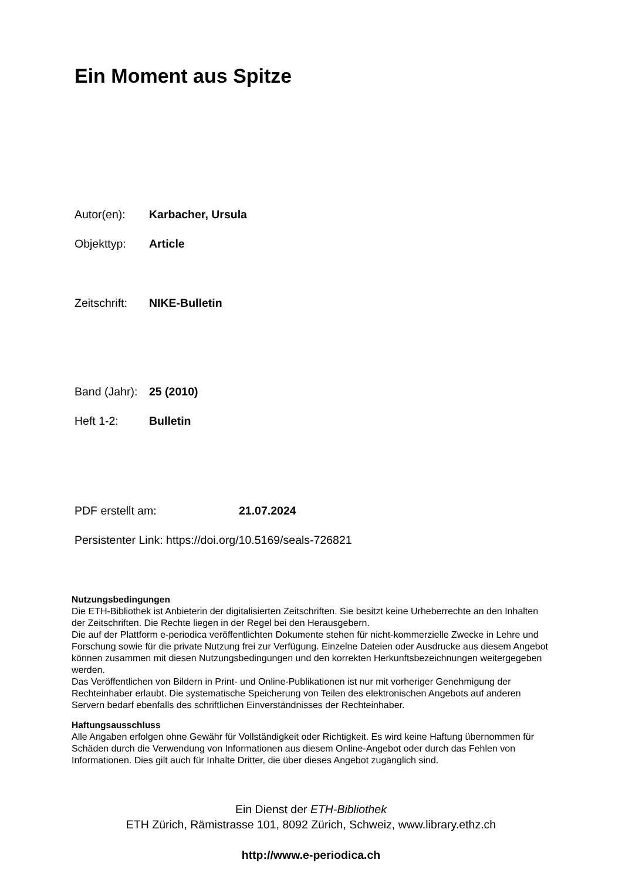Ein Moment aus Spitze
Autor(en): Karbacher, Ursula
Objekttyp: Article
Zeitschrift: NIKE-Bulletin
Band (Jahr): 25 (2010)
Heft 1-2: Bulletin
PDF erstellt am: 21.07.2024
Persistenter Link: https://doi.org/10.5169/seals-726821
Nutzungsbedingungen
Die ETH-Bibliothek ist Anbieterin der digitalisierten Zeitschriften. Sie besitzt keine Urheberrechte an den Inhalten der Zeitschriften. Die Rechte liegen in der Regel bei den Herausgebern.
Die auf der Plattform e-periodica veröffentlichten Dokumente stehen für nicht-kommerzielle Zwecke in Lehre und Forschung sowie für die private Nutzung frei zur Verfügung. Einzelne Dateien oder Ausdrucke aus diesem Angebot können zusammen mit diesen Nutzungsbedingungen und den korrekten Herkunftsbezeichnungen weitergegeben werden.
Das Veröffentlichen von Bildern in Print- und Online-Publikationen ist nur mit vorheriger Genehmigung der Rechteinhaber erlaubt. Die systematische Speicherung von Teilen des elektronischen Angebots auf anderen Servern bedarf ebenfalls des schriftlichen Einverständnisses der Rechteinhaber.
Haftungsausschluss
Alle Angaben erfolgen ohne Gewähr für Vollständigkeit oder Richtigkeit. Es wird keine Haftung übernommen für Schäden durch die Verwendung von Informationen aus diesem Online-Angebot oder durch das Fehlen von Informationen. Dies gilt auch für Inhalte Dritter, die über dieses Angebot zugänglich sind.
Ein Dienst der ETH-Bibliothek
ETH Zürich, Rämistrasse 101, 8092 Zürich, Schweiz, www.library.ethz.ch
http://www.e-periodica.ch